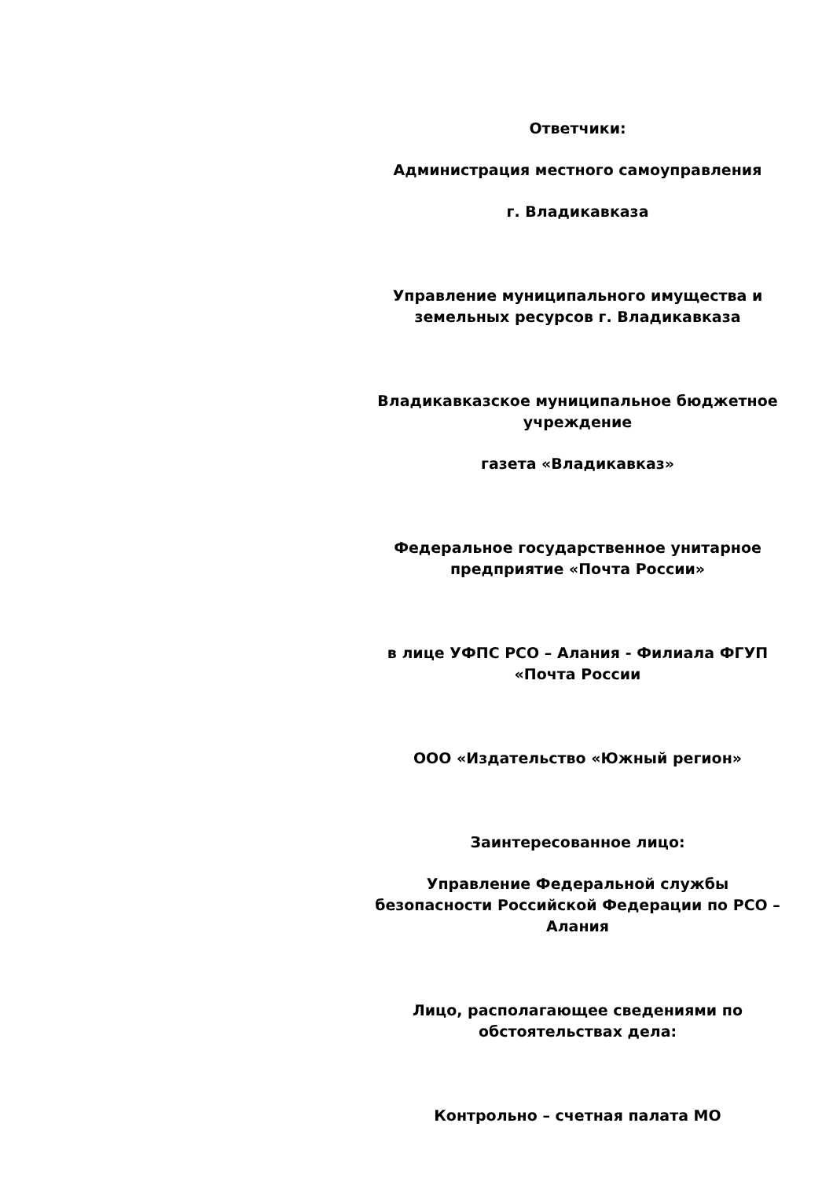Ответчики:
Администрация местного самоуправления
г. Владикавказа
Управление муниципального имущества и земельных ресурсов г. Владикавказа
Владикавказское муниципальное бюджетное учреждение
газета «Владикавказ»
Федеральное государственное унитарное предприятие «Почта России»
в лице УФПС РСО – Алания - Филиала ФГУП «Почта России
ООО «Издательство «Южный регион»
Заинтересованное лицо:
Управление Федеральной службы безопасности Российской Федерации по РСО – Алания
Лицо, располагающее сведениями по обстоятельствах дела:
Контрольно – счетная палата МО